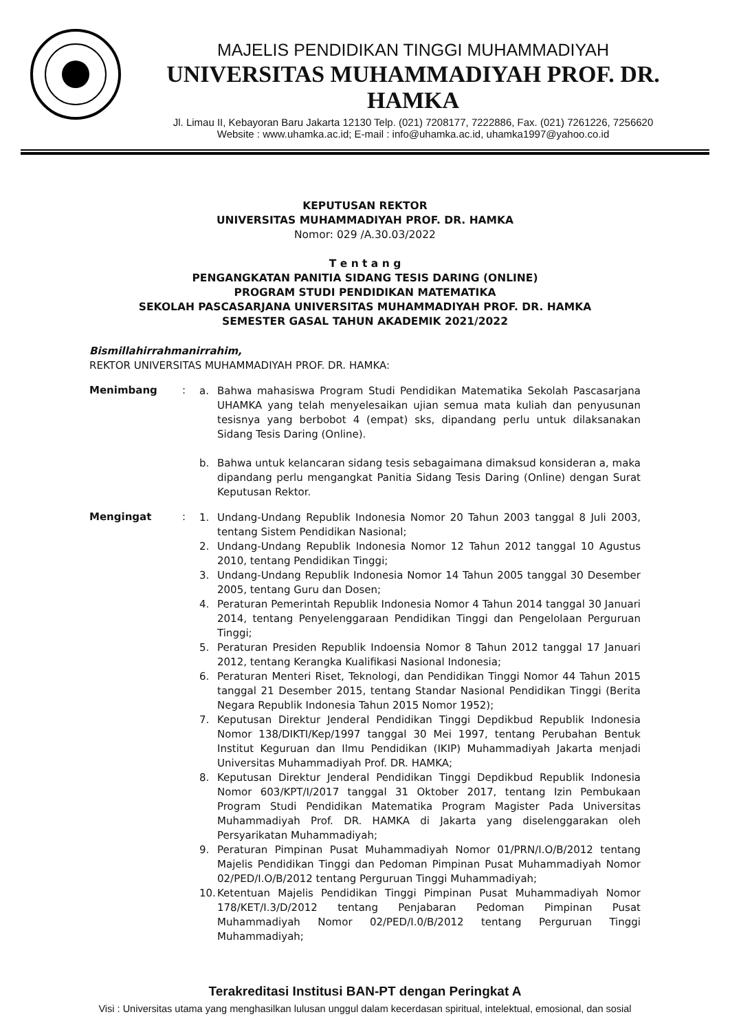MAJELIS PENDIDIKAN TINGGI MUHAMMADIYAH
UNIVERSITAS MUHAMMADIYAH PROF. DR. HAMKA
Jl. Limau II, Kebayoran Baru Jakarta 12130 Telp. (021) 7208177, 7222886, Fax. (021) 7261226, 7256620
Website : www.uhamka.ac.id; E-mail : info@uhamka.ac.id, uhamka1997@yahoo.co.id
KEPUTUSAN REKTOR
UNIVERSITAS MUHAMMADIYAH PROF. DR. HAMKA
Nomor: 029 /A.30.03/2022
T e n t a n g
PENGANGKATAN PANITIA SIDANG TESIS DARING (ONLINE)
PROGRAM STUDI PENDIDIKAN MATEMATIKA
SEKOLAH PASCASARJANA UNIVERSITAS MUHAMMADIYAH PROF. DR. HAMKA
SEMESTER GASAL TAHUN AKADEMIK 2021/2022
Bismillahirrahmanirrahim,
REKTOR UNIVERSITAS MUHAMMADIYAH PROF. DR. HAMKA:
Menimbang :
a. Bahwa mahasiswa Program Studi Pendidikan Matematika Sekolah Pascasarjana UHAMKA yang telah menyelesaikan ujian semua mata kuliah dan penyusunan tesisnya yang berbobot 4 (empat) sks, dipandang perlu untuk dilaksanakan Sidang Tesis Daring (Online).
b. Bahwa untuk kelancaran sidang tesis sebagaimana dimaksud konsideran a, maka dipandang perlu mengangkat Panitia Sidang Tesis Daring (Online) dengan Surat Keputusan Rektor.
Mengingat :
1. Undang-Undang Republik Indonesia Nomor 20 Tahun 2003 tanggal 8 Juli 2003, tentang Sistem Pendidikan Nasional;
2. Undang-Undang Republik Indonesia Nomor 12 Tahun 2012 tanggal 10 Agustus 2010, tentang Pendidikan Tinggi;
3. Undang-Undang Republik Indonesia Nomor 14 Tahun 2005 tanggal 30 Desember 2005, tentang Guru dan Dosen;
4. Peraturan Pemerintah Republik Indonesia Nomor 4 Tahun 2014 tanggal 30 Januari 2014, tentang Penyelenggaraan Pendidikan Tinggi dan Pengelolaan Perguruan Tinggi;
5. Peraturan Presiden Republik Indoensia Nomor 8 Tahun 2012 tanggal 17 Januari 2012, tentang Kerangka Kualifikasi Nasional Indonesia;
6. Peraturan Menteri Riset, Teknologi, dan Pendidikan Tinggi Nomor 44 Tahun 2015 tanggal 21 Desember 2015, tentang Standar Nasional Pendidikan Tinggi (Berita Negara Republik Indonesia Tahun 2015 Nomor 1952);
7. Keputusan Direktur Jenderal Pendidikan Tinggi Depdikbud Republik Indonesia Nomor 138/DIKTI/Kep/1997 tanggal 30 Mei 1997, tentang Perubahan Bentuk Institut Keguruan dan Ilmu Pendidikan (IKIP) Muhammadiyah Jakarta menjadi Universitas Muhammadiyah Prof. DR. HAMKA;
8. Keputusan Direktur Jenderal Pendidikan Tinggi Depdikbud Republik Indonesia Nomor 603/KPT/I/2017 tanggal 31 Oktober 2017, tentang Izin Pembukaan Program Studi Pendidikan Matematika Program Magister Pada Universitas Muhammadiyah Prof. DR. HAMKA di Jakarta yang diselenggarakan oleh Persyarikatan Muhammadiyah;
9. Peraturan Pimpinan Pusat Muhammadiyah Nomor 01/PRN/I.O/B/2012 tentang Majelis Pendidikan Tinggi dan Pedoman Pimpinan Pusat Muhammadiyah Nomor 02/PED/I.O/B/2012 tentang Perguruan Tinggi Muhammadiyah;
10. Ketentuan Majelis Pendidikan Tinggi Pimpinan Pusat Muhammadiyah Nomor 178/KET/I.3/D/2012 tentang Penjabaran Pedoman Pimpinan Pusat Muhammadiyah Nomor 02/PED/I.0/B/2012 tentang Perguruan Tinggi Muhammadiyah;
Terakreditasi Institusi BAN-PT dengan Peringkat A
Visi : Universitas utama yang menghasilkan lulusan unggul dalam kecerdasan spiritual, intelektual, emosional, dan sosial